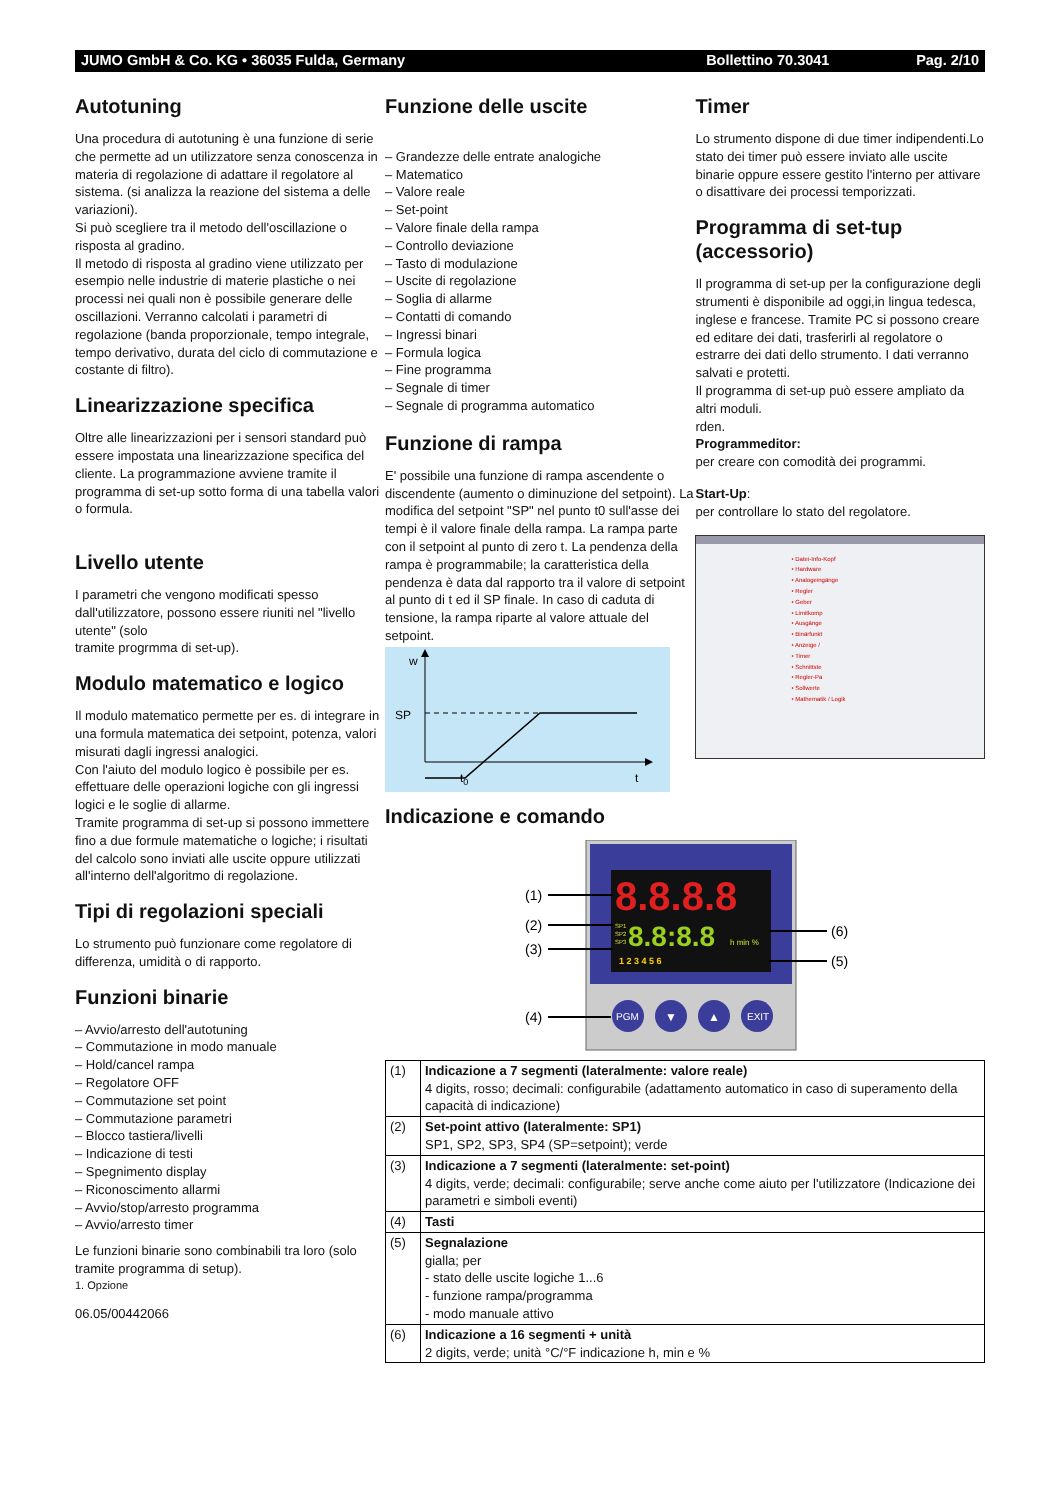JUMO GmbH & Co. KG • 36035 Fulda, Germany Bollettino 70.3041 Pag. 2/10
Autotuning
Una procedura di autotuning è una funzione di serie che permette ad un utilizzatore senza conoscenza in materia di regolazione di adattare il regolatore al sistema. (si analizza la reazione del sistema a delle variazioni).
Si può scegliere tra il metodo dell'oscillazione o risposta al gradino.
Il metodo di risposta al gradino viene utilizzato per esempio nelle industrie di materie plastiche o nei processi nei quali non è possibile generare delle oscillazioni. Verranno calcolati i parametri di regolazione (banda proporzionale, tempo integrale, tempo derivativo, durata del ciclo di commutazione e costante di filtro).
Linearizzazione specifica
Oltre alle linearizzazioni per i sensori standard può essere impostata una linearizzazione specifica del cliente. La programmazione avviene tramite il programma di set-up sotto forma di una tabella valori o formula.
Livello utente
I parametri che vengono modificati spesso dall'utilizzatore, possono essere riuniti nel "livello utente" (solo
tramite progrmma di set-up).
Modulo matematico e logico
Il modulo matematico permette per es. di integrare in una formula matematica dei setpoint, potenza, valori misurati dagli ingressi analogici.
Con l'aiuto del modulo logico è possibile per es. effettuare delle operazioni logiche con gli ingressi logici e le soglie di allarme.
Tramite programma di set-up si possono immettere fino a due formule matematiche o logiche; i risultati del calcolo sono inviati alle uscite oppure utilizzati all'interno dell'algoritmo di regolazione.
Tipi di regolazioni speciali
Lo strumento può funzionare come regolatore di differenza, umidità o di rapporto.
Funzioni binarie
– Avvio/arresto dell'autotuning
– Commutazione in modo manuale
– Hold/cancel rampa
– Regolatore OFF
– Commutazione set point
– Commutazione parametri
– Blocco tastiera/livelli
– Indicazione di testi
– Spegnimento display
– Riconoscimento allarmi
– Avvio/stop/arresto programma
– Avvio/arresto timer
Le funzioni binarie sono combinabili tra loro (solo tramite programma di setup).
1. Opzione
06.05/00442066
Funzione delle uscite
– Grandezze delle entrate analogiche
– Matematico
– Valore reale
– Set-point
– Valore finale della rampa
– Controllo deviazione
– Tasto di modulazione
– Uscite di regolazione
– Soglia di allarme
– Contatti di comando
– Ingressi binari
– Formula logica
– Fine programma
– Segnale di timer
– Segnale di programma automatico
Funzione di rampa
E' possibile una funzione di rampa ascendente o discendente (aumento o diminuzione del setpoint). La modifica del setpoint "SP" nel punto t0 sull'asse dei tempi è il valore finale della rampa. La rampa parte con il setpoint al punto di zero t. La pendenza della rampa è programmabile; la caratteristica della pendenza è data dal rapporto tra il valore di setpoint al punto di t ed il SP finale. In caso di caduta di tensione, la rampa riparte al valore attuale del setpoint.
w
SP
t0
t
Timer
Lo strumento dispone di due timer indipendenti.Lo stato dei timer può essere inviato alle uscite binarie oppure essere gestito l'interno per attivare o disattivare dei processi temporizzati.
Programma di set-tup (accessorio)
Il programma di set-up per la configurazione degli strumenti è disponibile ad oggi,in lingua tedesca, inglese e francese. Tramite PC si possono creare ed editare dei dati, trasferirli al regolatore o estrarre dei dati dello strumento. I dati verranno salvati e protetti.
Il programma di set-up può essere ampliato da altri moduli.
rden.
Programmeditor:
per creare con comodità dei programmi.
Start-Up:
per controllare lo stato del regolatore.
• Datei-Info-Kopf
• Hardware
• Analogeingänge
• Regler
• Geber
• Limitkomp
• Ausgänge
• Binärfunkt
• Anzeige /
• Timer
• Schnittste
• Regler-Pa
• Sollwerte
• Mathematik / Logik
Indicazione e comando
8.8.8.8
SP1
SP2
SP3
8.8:8.8
h min %
1 2 3 4 5 6
PGM
▼
▲
EXIT
(1)
(2)
(3)
(4)
(6)
(5)
| (1) | Indicazione a 7 segmenti (lateralmente: valore reale) 4 digits, rosso; decimali: configurabile (adattamento automatico in caso di superamento della capacità di indicazione) |
| (2) | Set-point attivo (lateralmente: SP1) SP1, SP2, SP3, SP4 (SP=setpoint); verde |
| (3) | Indicazione a 7 segmenti (lateralmente: set-point) 4 digits, verde; decimali: configurabile; serve anche come aiuto per l'utilizzatore (Indicazione dei parametri e simboli eventi) |
| (4) | Tasti |
| (5) | Segnalazione gialla; per - stato delle uscite logiche 1...6 - funzione rampa/programma - modo manuale attivo |
| (6) | Indicazione a 16 segmenti + unità 2 digits, verde; unità °C/°F indicazione h, min e % |